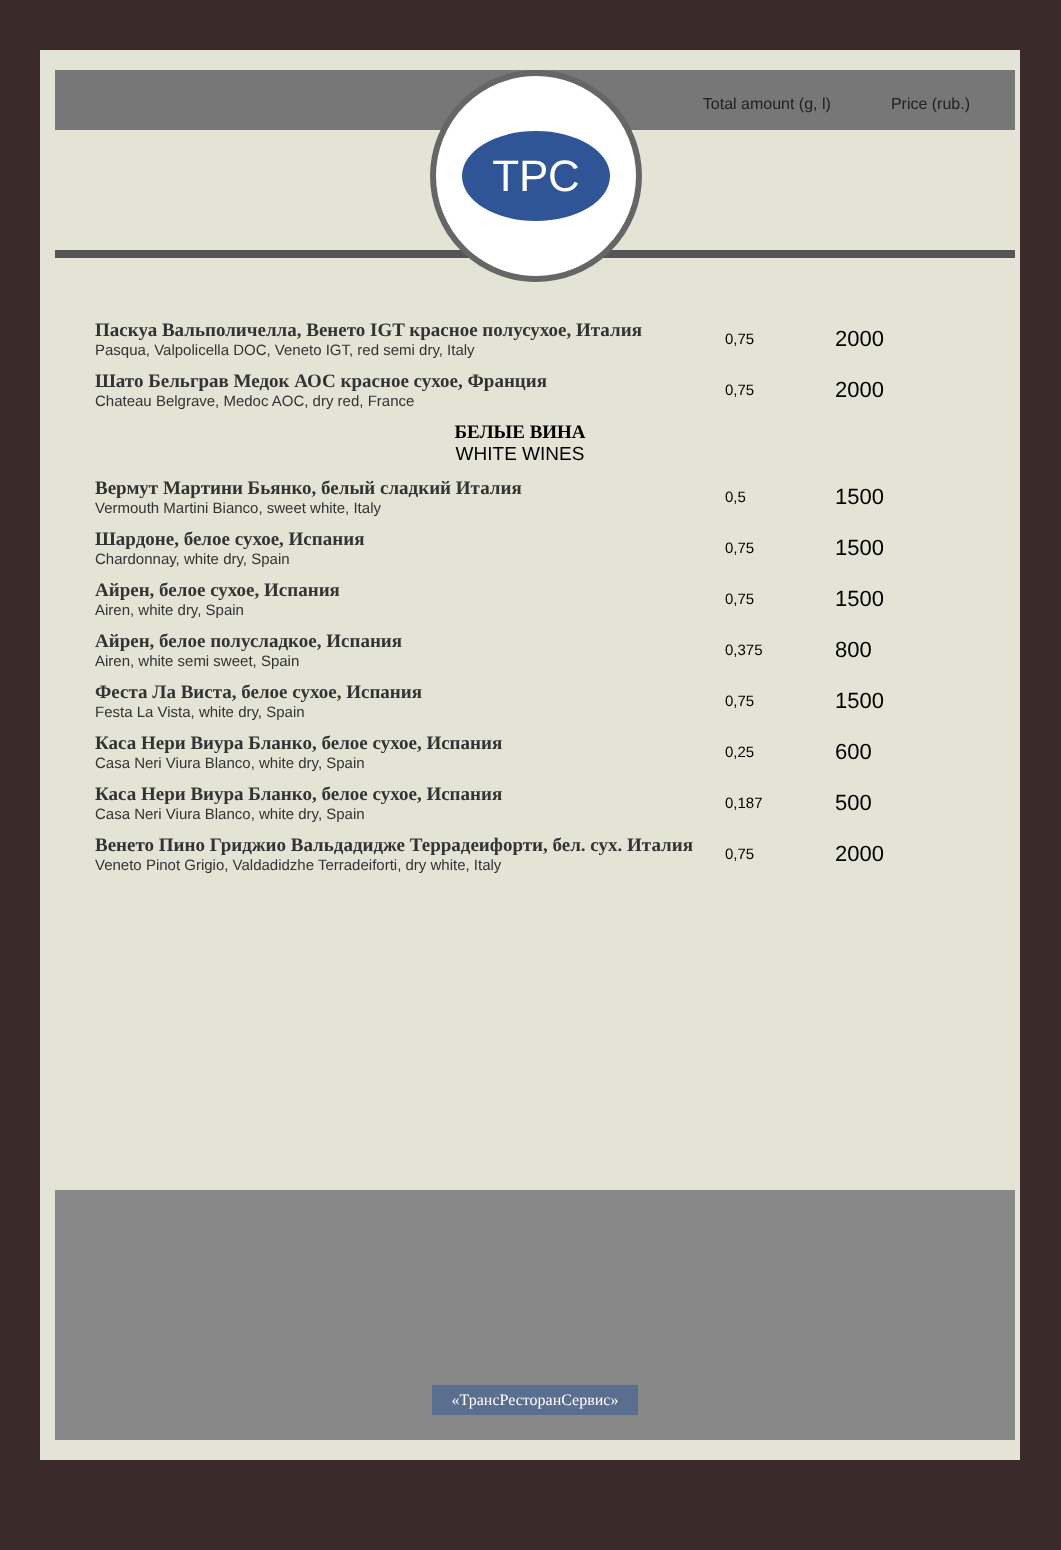ТРС
Total amount (g, l) Price (rub.)
| Паскуа Вальполичелла, Венето IGT красное полусухое, Италия Pasqua, Valpolicella DOC, Veneto IGT, red semi dry, Italy | 0,75 | 2000 |
| Шато Бельграв Медок АОС красное сухое, Франция Chateau Belgrave, Medoc AOC, dry red, France | 0,75 | 2000 |
| БЕЛЫЕ ВИНА WHITE WINES | | |
| Вермут Мартини Бьянко, белый сладкий Италия Vermouth Martini Bianco, sweet white, Italy | 0,5 | 1500 |
| Шардоне, белое сухое, Испания Chardonnay, white dry, Spain | 0,75 | 1500 |
| Айрен, белое сухое, Испания Airen, white dry, Spain | 0,75 | 1500 |
| Айрен, белое полусладкое, Испания Airen, white semi sweet, Spain | 0,375 | 800 |
| Феста Ла Виста, белое сухое, Испания Festa La Vista, white dry, Spain | 0,75 | 1500 |
| Каса Нери Виура Бланко, белое сухое, Испания Casa Neri Viura Blanco, white dry, Spain | 0,25 | 600 |
| Каса Нери Виура Бланко, белое сухое, Испания Casa Neri Viura Blanco, white dry, Spain | 0,187 | 500 |
| Венето Пино Гриджио Вальдадидже Террадеифорти, бел. сух. Италия Veneto Pinot Grigio, Valdadidzhe Terradeiforti, dry white, Italy | 0,75 | 2000 |
«ТрансРесторанСервис»